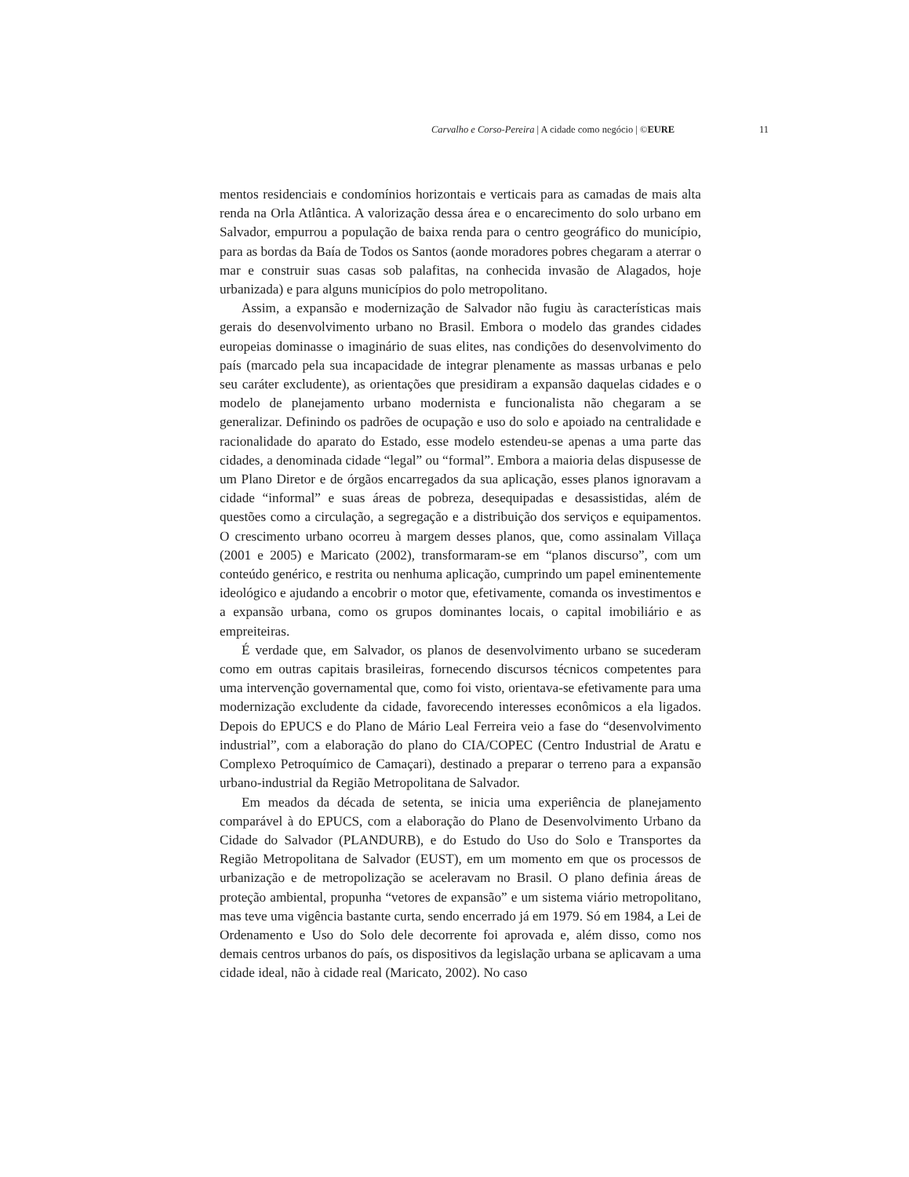Carvalho e Corso-Pereira | A cidade como negócio | ©EURE 11
mentos residenciais e condomínios horizontais e verticais para as camadas de mais alta renda na Orla Atlântica. A valorização dessa área e o encarecimento do solo urbano em Salvador, empurrou a população de baixa renda para o centro geográfico do município, para as bordas da Baía de Todos os Santos (aonde moradores pobres chegaram a aterrar o mar e construir suas casas sob palafitas, na conhecida invasão de Alagados, hoje urbanizada) e para alguns municípios do polo metropolitano.
Assim, a expansão e modernização de Salvador não fugiu às características mais gerais do desenvolvimento urbano no Brasil. Embora o modelo das grandes cidades europeias dominasse o imaginário de suas elites, nas condições do desenvolvimento do país (marcado pela sua incapacidade de integrar plenamente as massas urbanas e pelo seu caráter excludente), as orientações que presidiram a expansão daquelas cidades e o modelo de planejamento urbano modernista e funcionalista não chegaram a se generalizar. Definindo os padrões de ocupação e uso do solo e apoiado na centralidade e racionalidade do aparato do Estado, esse modelo estendeu-se apenas a uma parte das cidades, a denominada cidade “legal” ou “formal”. Embora a maioria delas dispusesse de um Plano Diretor e de órgãos encarregados da sua aplicação, esses planos ignoravam a cidade “informal” e suas áreas de pobreza, desequipadas e desassistidas, além de questões como a circulação, a segregação e a distribuição dos serviços e equipamentos. O crescimento urbano ocorreu à margem desses planos, que, como assinalam Villaça (2001 e 2005) e Maricato (2002), transformaram-se em “planos discurso”, com um conteúdo genérico, e restrita ou nenhuma aplicação, cumprindo um papel eminentemente ideológico e ajudando a encobrir o motor que, efetivamente, comanda os investimentos e a expansão urbana, como os grupos dominantes locais, o capital imobiliário e as empreiteiras.
É verdade que, em Salvador, os planos de desenvolvimento urbano se sucederam como em outras capitais brasileiras, fornecendo discursos técnicos competentes para uma intervenção governamental que, como foi visto, orientava-se efetivamente para uma modernização excludente da cidade, favorecendo interesses econômicos a ela ligados. Depois do EPUCS e do Plano de Mário Leal Ferreira veio a fase do “desenvolvimento industrial”, com a elaboração do plano do CIA/COPEC (Centro Industrial de Aratu e Complexo Petroquímico de Camaçari), destinado a preparar o terreno para a expansão urbano-industrial da Região Metropolitana de Salvador.
Em meados da década de setenta, se inicia uma experiência de planejamento comparável à do EPUCS, com a elaboração do Plano de Desenvolvimento Urbano da Cidade do Salvador (PLANDURB), e do Estudo do Uso do Solo e Transportes da Região Metropolitana de Salvador (EUST), em um momento em que os processos de urbanização e de metropolização se aceleravam no Brasil. O plano definia áreas de proteção ambiental, propunha “vetores de expansão” e um sistema viário metropolitano, mas teve uma vigência bastante curta, sendo encerrado já em 1979. Só em 1984, a Lei de Ordenamento e Uso do Solo dele decorrente foi aprovada e, além disso, como nos demais centros urbanos do país, os dispositivos da legislação urbana se aplicavam a uma cidade ideal, não à cidade real (Maricato, 2002). No caso